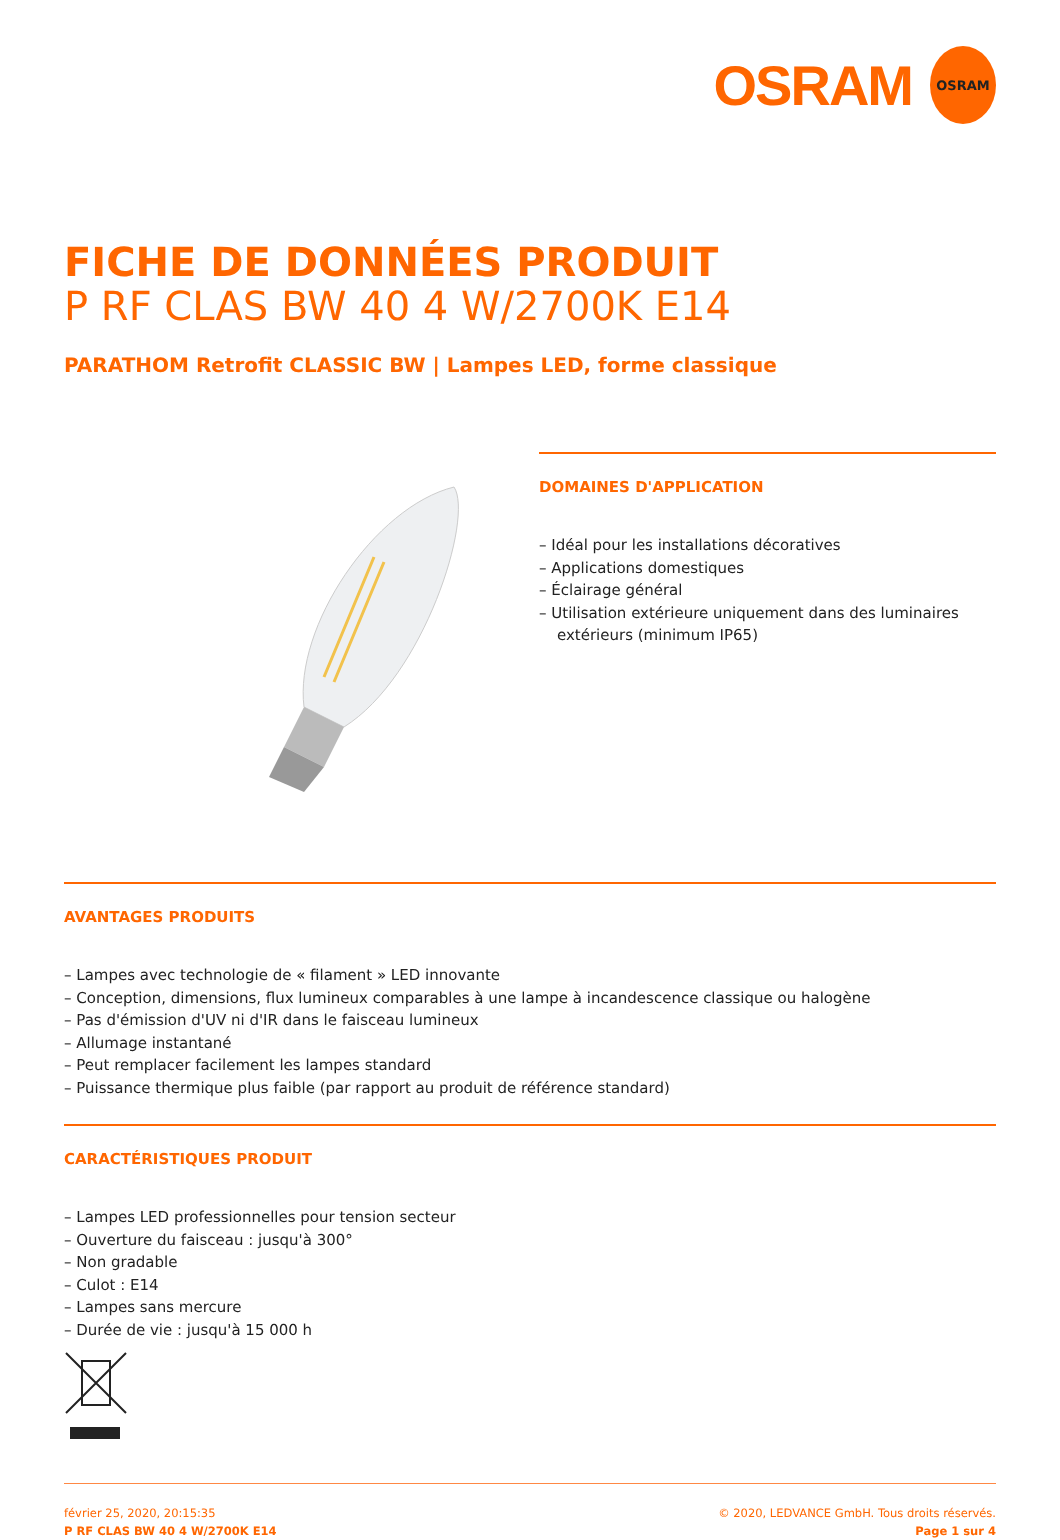OSRAM
OSRAM
FICHE DE DONNÉES PRODUIT
P RF CLAS BW 40 4 W/2700K E14
PARATHOM Retrofit CLASSIC BW | Lampes LED, forme classique
DOMAINES D'APPLICATION
– Idéal pour les installations décoratives
– Applications domestiques
– Éclairage général
– Utilisation extérieure uniquement dans des luminaires extérieurs (minimum IP65)
AVANTAGES PRODUITS
– Lampes avec technologie de « filament » LED innovante
– Conception, dimensions, flux lumineux comparables à une lampe à incandescence classique ou halogène
– Pas d'émission d'UV ni d'IR dans le faisceau lumineux
– Allumage instantané
– Peut remplacer facilement les lampes standard
– Puissance thermique plus faible (par rapport au produit de référence standard)
CARACTÉRISTIQUES PRODUIT
– Lampes LED professionnelles pour tension secteur
– Ouverture du faisceau : jusqu'à 300°
– Non gradable
– Culot : E14
– Lampes sans mercure
– Durée de vie : jusqu'à 15 000 h
février 25, 2020, 20:15:35
P RF CLAS BW 40 4 W/2700K E14
© 2020, LEDVANCE GmbH. Tous droits réservés.
Page 1 sur 4